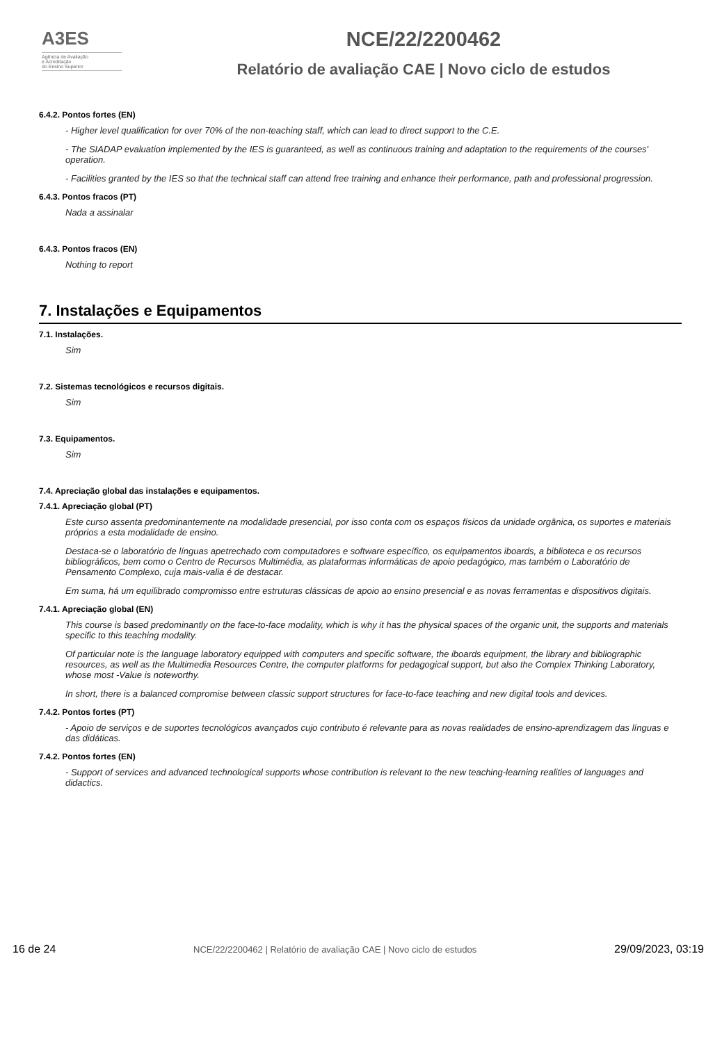A3ES
Agência de Avaliação
e Acreditação
do Ensino Superior
NCE/22/2200462
Relatório de avaliação CAE | Novo ciclo de estudos
6.4.2. Pontos fortes (EN)
- Higher level qualification for over 70% of the non-teaching staff, which can lead to direct support to the C.E.
- The SIADAP evaluation implemented by the IES is guaranteed, as well as continuous training and adaptation to the requirements of the courses' operation.
- Facilities granted by the IES so that the technical staff can attend free training and enhance their performance, path and professional progression.
6.4.3. Pontos fracos (PT)
Nada a assinalar
6.4.3. Pontos fracos (EN)
Nothing to report
7. Instalações e Equipamentos
7.1. Instalações.
Sim
7.2. Sistemas tecnológicos e recursos digitais.
Sim
7.3. Equipamentos.
Sim
7.4. Apreciação global das instalações e equipamentos.
7.4.1. Apreciação global (PT)
Este curso assenta predominantemente na modalidade presencial, por isso conta com os espaços físicos da unidade orgânica, os suportes e materiais próprios a esta modalidade de ensino.
Destaca-se o laboratório de línguas apetrechado com computadores e software específico, os equipamentos iboards, a biblioteca e os recursos bibliográficos, bem como o Centro de Recursos Multimédia, as plataformas informáticas de apoio pedagógico, mas também o Laboratório de Pensamento Complexo, cuja mais-valia é de destacar.
Em suma, há um equilibrado compromisso entre estruturas clássicas de apoio ao ensino presencial e as novas ferramentas e dispositivos digitais.
7.4.1. Apreciação global (EN)
This course is based predominantly on the face-to-face modality, which is why it has the physical spaces of the organic unit, the supports and materials specific to this teaching modality.
Of particular note is the language laboratory equipped with computers and specific software, the iboards equipment, the library and bibliographic resources, as well as the Multimedia Resources Centre, the computer platforms for pedagogical support, but also the Complex Thinking Laboratory, whose most -Value is noteworthy.
In short, there is a balanced compromise between classic support structures for face-to-face teaching and new digital tools and devices.
7.4.2. Pontos fortes (PT)
- Apoio de serviços e de suportes tecnológicos avançados cujo contributo é relevante para as novas realidades de ensino-aprendizagem das línguas e das didáticas.
7.4.2. Pontos fortes (EN)
- Support of services and advanced technological supports whose contribution is relevant to the new teaching-learning realities of languages and didactics.
16 de 24 NCE/22/2200462 | Relatório de avaliação CAE | Novo ciclo de estudos 29/09/2023, 03:19